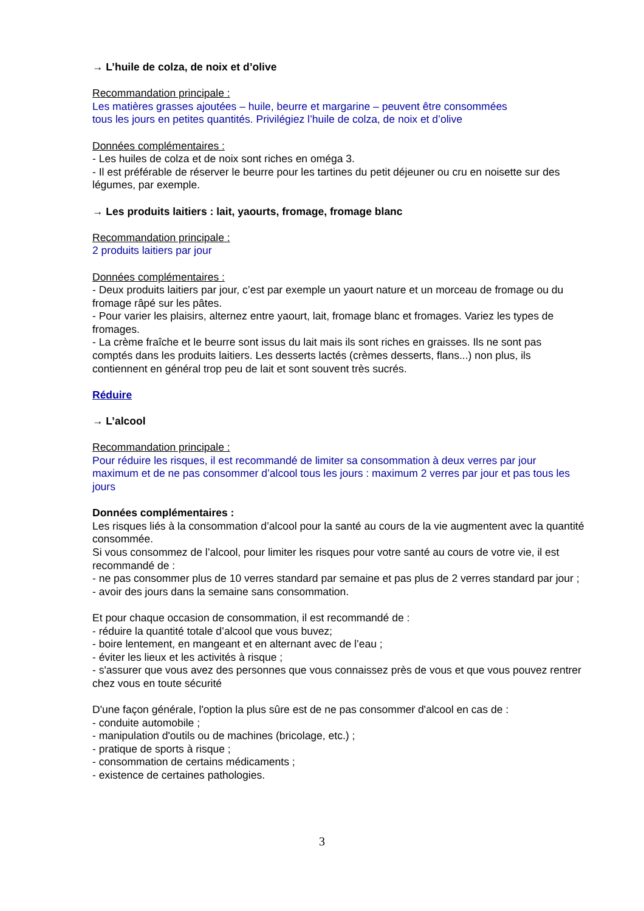→ L’huile de colza, de noix et d’olive
Recommandation principale :
Les matières grasses ajoutées – huile, beurre et margarine – peuvent être consommées
tous les jours en petites quantités. Privilégiez l’huile de colza, de noix et d’olive
Données complémentaires :
- Les huiles de colza et de noix sont riches en oméga 3.
- Il est préférable de réserver le beurre pour les tartines du petit déjeuner ou cru en noisette sur des légumes, par exemple.
→ Les produits laitiers : lait, yaourts, fromage, fromage blanc
Recommandation principale :
2 produits laitiers par jour
Données complémentaires :
- Deux produits laitiers par jour, c’est par exemple un yaourt nature et un morceau de fromage ou du fromage râpé sur les pâtes.
- Pour varier les plaisirs, alternez entre yaourt, lait, fromage blanc et fromages. Variez les types de fromages.
- La crème fraîche et le beurre sont issus du lait mais ils sont riches en graisses. Ils ne sont pas comptés dans les produits laitiers. Les desserts lactés (crèmes desserts, flans...) non plus, ils contiennent en général trop peu de lait et sont souvent très sucrés.
Réduire
→ L’alcool
Recommandation principale :
Pour réduire les risques, il est recommandé de limiter sa consommation à deux verres par jour maximum et de ne pas consommer d’alcool tous les jours : maximum 2 verres par jour et pas tous les jours
Données complémentaires :
Les risques liés à la consommation d’alcool pour la santé au cours de la vie augmentent avec la quantité consommée.
Si vous consommez de l’alcool, pour limiter les risques pour votre santé au cours de votre vie, il est recommandé de :
- ne pas consommer plus de 10 verres standard par semaine et pas plus de 2 verres standard par jour ;
- avoir des jours dans la semaine sans consommation.
Et pour chaque occasion de consommation, il est recommandé de :
- réduire la quantité totale d’alcool que vous buvez;
- boire lentement, en mangeant et en alternant avec de l’eau ;
- éviter les lieux et les activités à risque ;
- s'assurer que vous avez des personnes que vous connaissez près de vous et que vous pouvez rentrer chez vous en toute sécurité
D'une façon générale, l'option la plus sûre est de ne pas consommer d'alcool en cas de :
- conduite automobile ;
- manipulation d'outils ou de machines (bricolage, etc.) ;
- pratique de sports à risque ;
- consommation de certains médicaments ;
- existence de certaines pathologies.
3